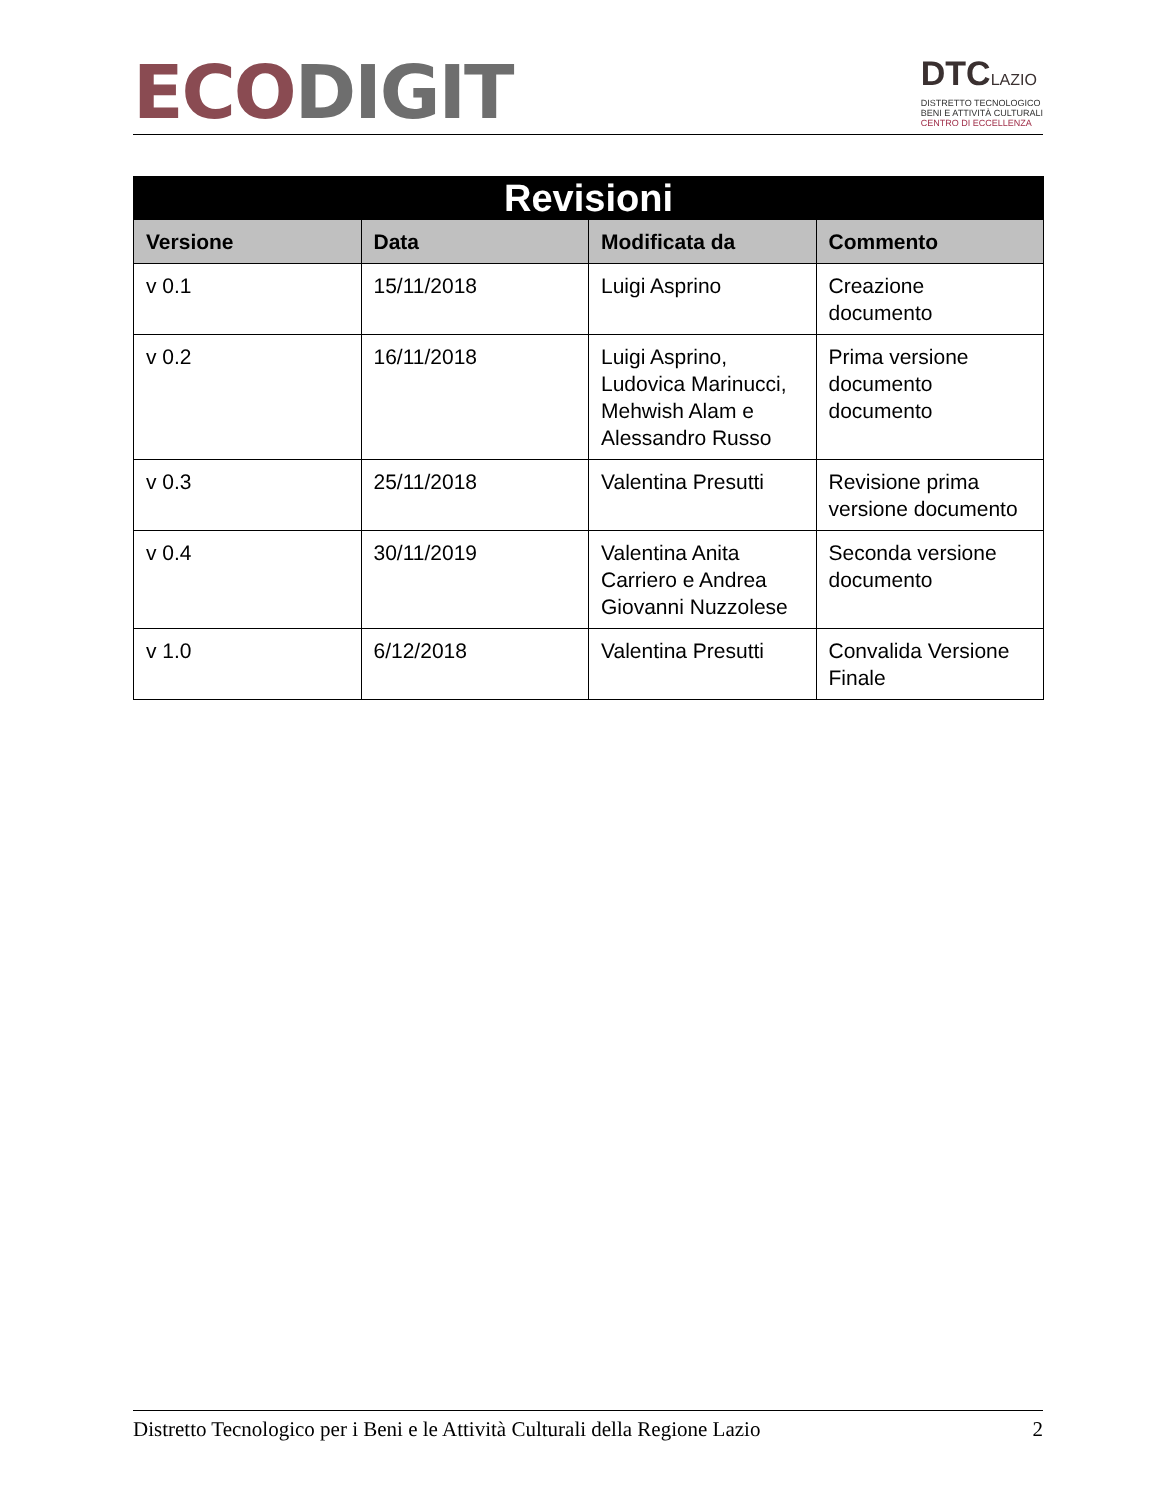ECO DIGIT
DTCLAZIO
DISTRETTO TECNOLOGICO
BENI E ATTIVITÀ CULTURALI
CENTRO DI ECCELLENZA
| Revisioni | | | |
| --- | --- | --- | --- |
| Versione | Data | Modificata da | Commento |
| v 0.1 | 15/11/2018 | Luigi Asprino | Creazione documento |
| v 0.2 | 16/11/2018 | Luigi Asprino, Ludovica Marinucci, Mehwish Alam e Alessandro Russo | Prima versione documento documento |
| v 0.3 | 25/11/2018 | Valentina Presutti | Revisione prima versione documento |
| v 0.4 | 30/11/2019 | Valentina Anita Carriero e Andrea Giovanni Nuzzolese | Seconda versione documento |
| v 1.0 | 6/12/2018 | Valentina Presutti | Convalida Versione Finale |
Distretto Tecnologico per i Beni e le Attività Culturali della Regione Lazio 2